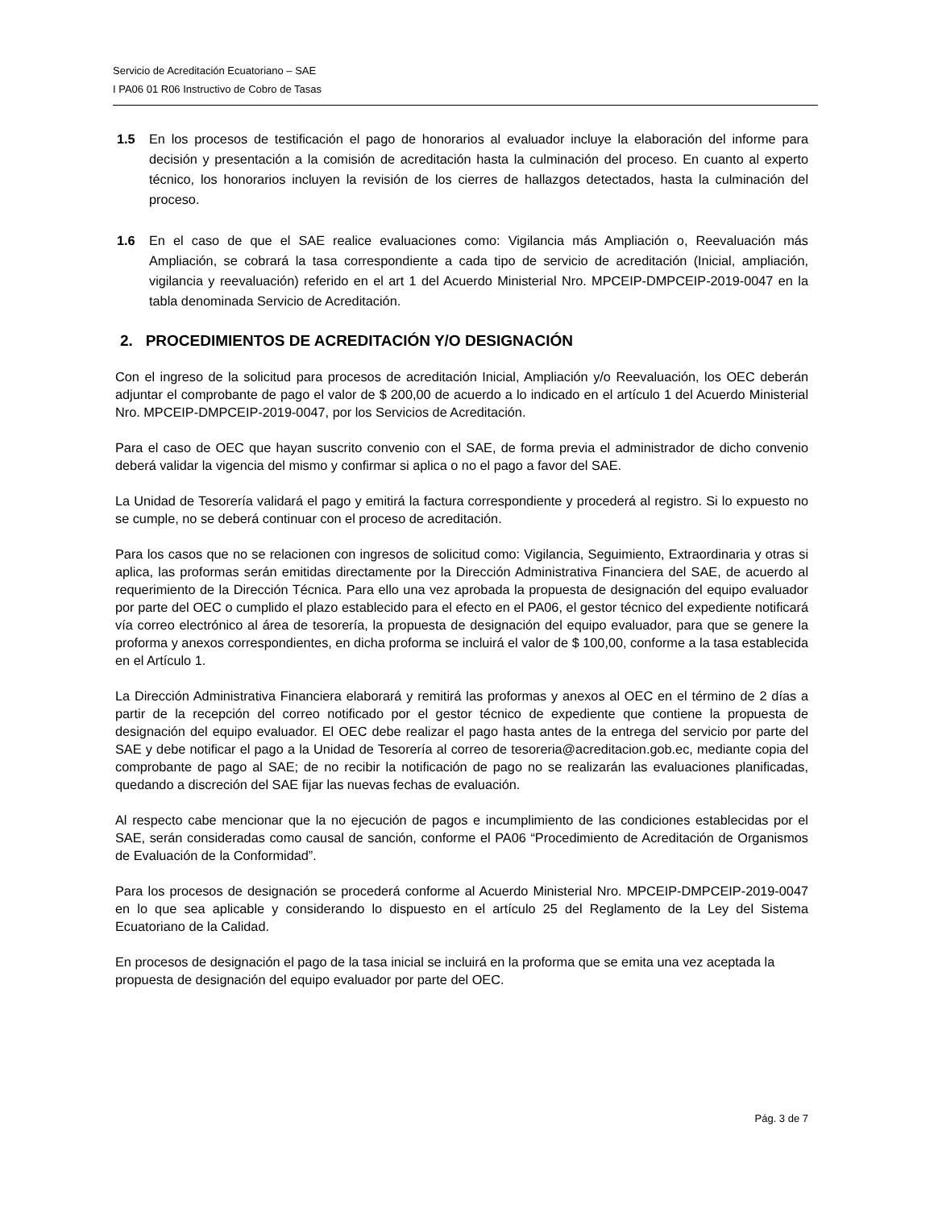Servicio de Acreditación Ecuatoriano – SAE
I PA06 01 R06 Instructivo de Cobro de Tasas
1.5 En los procesos de testificación el pago de honorarios al evaluador incluye la elaboración del informe para decisión y presentación a la comisión de acreditación hasta la culminación del proceso. En cuanto al experto técnico, los honorarios incluyen la revisión de los cierres de hallazgos detectados, hasta la culminación del proceso.
1.6 En el caso de que el SAE realice evaluaciones como: Vigilancia más Ampliación o, Reevaluación más Ampliación, se cobrará la tasa correspondiente a cada tipo de servicio de acreditación (Inicial, ampliación, vigilancia y reevaluación) referido en el art 1 del Acuerdo Ministerial Nro. MPCEIP-DMPCEIP-2019-0047 en la tabla denominada Servicio de Acreditación.
2. PROCEDIMIENTOS DE ACREDITACIÓN Y/O DESIGNACIÓN
Con el ingreso de la solicitud para procesos de acreditación Inicial, Ampliación y/o Reevaluación, los OEC deberán adjuntar el comprobante de pago el valor de $ 200,00 de acuerdo a lo indicado en el artículo 1 del Acuerdo Ministerial Nro. MPCEIP-DMPCEIP-2019-0047, por los Servicios de Acreditación.
Para el caso de OEC que hayan suscrito convenio con el SAE, de forma previa el administrador de dicho convenio deberá validar la vigencia del mismo y confirmar si aplica o no el pago a favor del SAE.
La Unidad de Tesorería validará el pago y emitirá la factura correspondiente y procederá al registro. Si lo expuesto no se cumple, no se deberá continuar con el proceso de acreditación.
Para los casos que no se relacionen con ingresos de solicitud como: Vigilancia, Seguimiento, Extraordinaria y otras si aplica, las proformas serán emitidas directamente por la Dirección Administrativa Financiera del SAE, de acuerdo al requerimiento de la Dirección Técnica. Para ello una vez aprobada la propuesta de designación del equipo evaluador por parte del OEC o cumplido el plazo establecido para el efecto en el PA06, el gestor técnico del expediente notificará vía correo electrónico al área de tesorería, la propuesta de designación del equipo evaluador, para que se genere la proforma y anexos correspondientes, en dicha proforma se incluirá el valor de $ 100,00, conforme a la tasa establecida en el Artículo 1.
La Dirección Administrativa Financiera elaborará y remitirá las proformas y anexos al OEC en el término de 2 días a partir de la recepción del correo notificado por el gestor técnico de expediente que contiene la propuesta de designación del equipo evaluador. El OEC debe realizar el pago hasta antes de la entrega del servicio por parte del SAE y debe notificar el pago a la Unidad de Tesorería al correo de tesoreria@acreditacion.gob.ec, mediante copia del comprobante de pago al SAE; de no recibir la notificación de pago no se realizarán las evaluaciones planificadas, quedando a discreción del SAE fijar las nuevas fechas de evaluación.
Al respecto cabe mencionar que la no ejecución de pagos e incumplimiento de las condiciones establecidas por el SAE, serán consideradas como causal de sanción, conforme el PA06 “Procedimiento de Acreditación de Organismos de Evaluación de la Conformidad”.
Para los procesos de designación se procederá conforme al Acuerdo Ministerial Nro. MPCEIP-DMPCEIP-2019-0047 en lo que sea aplicable y considerando lo dispuesto en el artículo 25 del Reglamento de la Ley del Sistema Ecuatoriano de la Calidad.
En procesos de designación el pago de la tasa inicial se incluirá en la proforma que se emita una vez aceptada la propuesta de designación del equipo evaluador por parte del OEC.
Pág. 3 de 7